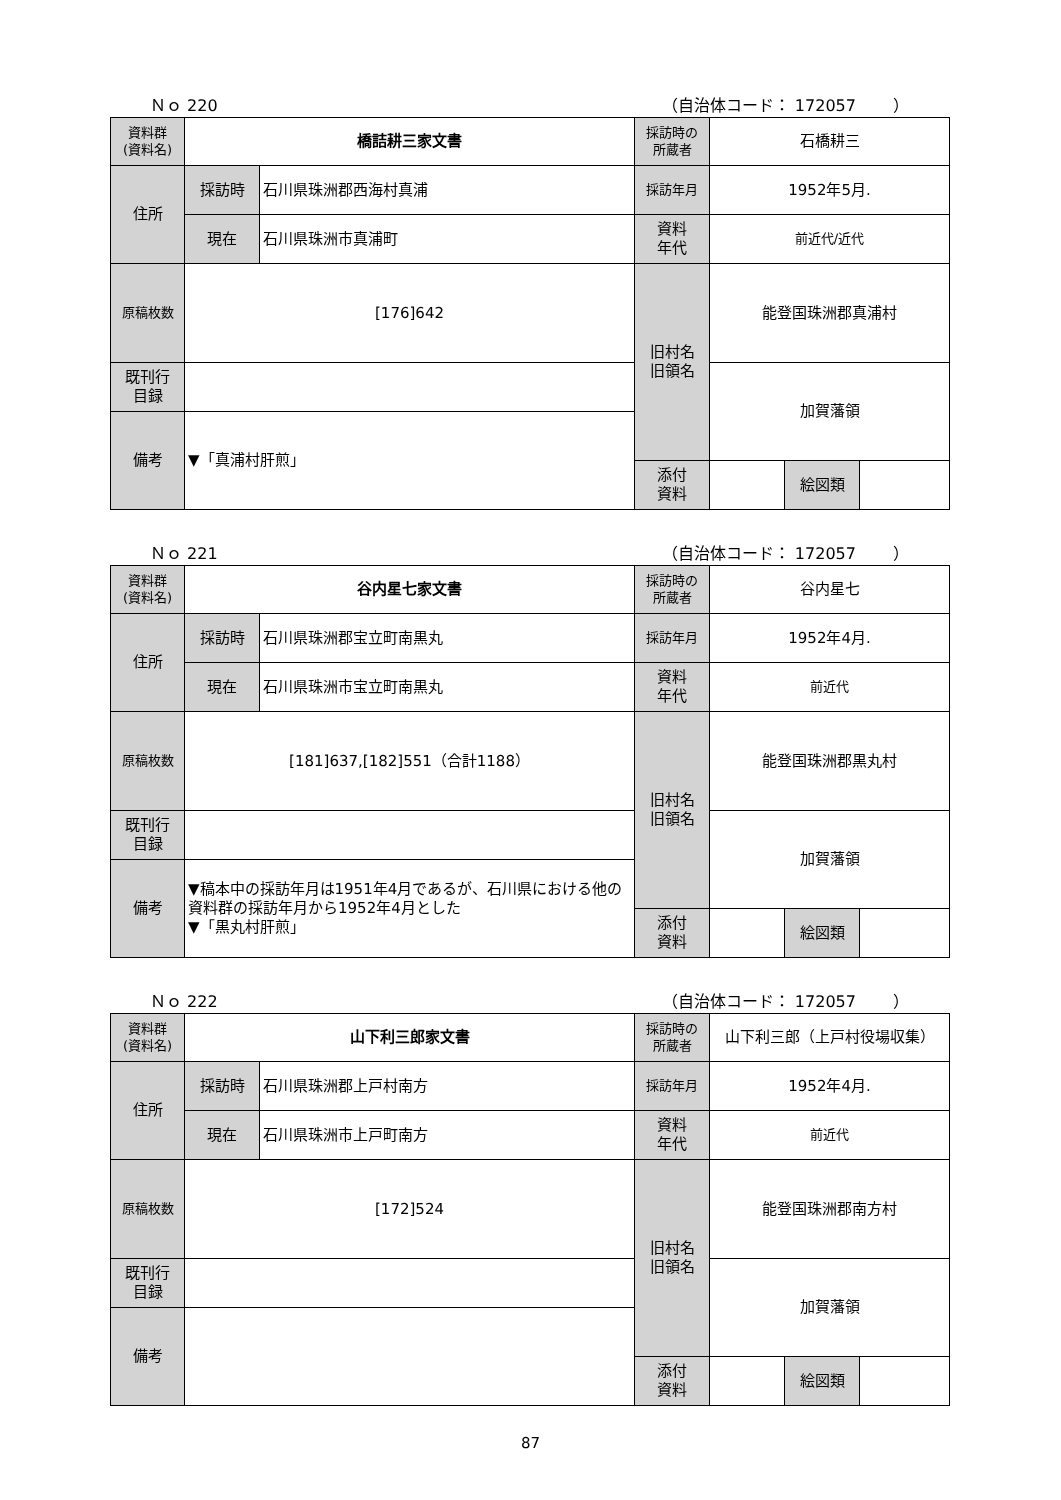Ｎｏ 220 （自治体コード： 172057　　 ）
| 資料群 (資料名) | 橋詰耕三家文書 | | 採訪時の 所蔵者 | 石橋耕三 | | |
| 住所 | 採訪時 | 石川県珠洲郡西海村真浦 | 採訪年月 | 1952年5月. | | |
| | 現在 | 石川県珠洲市真浦町 | 資料 年代 | 前近代/近代 | | |
| 原稿枚数 | [176]642 | | 旧村名 旧領名 | 能登国珠洲郡真浦村 | | |
| 既刊行 目録 | | | | 加賀藩領 | | |
| 備考 | ▼「真浦村肝煎」 | | | | | |
| | | | 添付 資料 | | 絵図類 | |
Ｎｏ 221 （自治体コード： 172057　　 ）
| 資料群 (資料名) | 谷内星七家文書 | | 採訪時の 所蔵者 | 谷内星七 | | |
| 住所 | 採訪時 | 石川県珠洲郡宝立町南黒丸 | 採訪年月 | 1952年4月. | | |
| | 現在 | 石川県珠洲市宝立町南黒丸 | 資料 年代 | 前近代 | | |
| 原稿枚数 | [181]637,[182]551（合計1188） | | 旧村名 旧領名 | 能登国珠洲郡黒丸村 | | |
| 既刊行 目録 | | | | 加賀藩領 | | |
| 備考 | ▼稿本中の採訪年月は1951年4月であるが、石川県における他の資料群の採訪年月から1952年4月とした ▼「黒丸村肝煎」 | | | | | |
| | | | 添付 資料 | | 絵図類 | |
Ｎｏ 222 （自治体コード： 172057　　 ）
| 資料群 (資料名) | 山下利三郎家文書 | | 採訪時の 所蔵者 | 山下利三郎（上戸村役場収集） | | |
| 住所 | 採訪時 | 石川県珠洲郡上戸村南方 | 採訪年月 | 1952年4月. | | |
| | 現在 | 石川県珠洲市上戸町南方 | 資料 年代 | 前近代 | | |
| 原稿枚数 | [172]524 | | 旧村名 旧領名 | 能登国珠洲郡南方村 | | |
| 既刊行 目録 | | | | 加賀藩領 | | |
| 備考 | | | | | | |
| | | | 添付 資料 | | 絵図類 | |
87